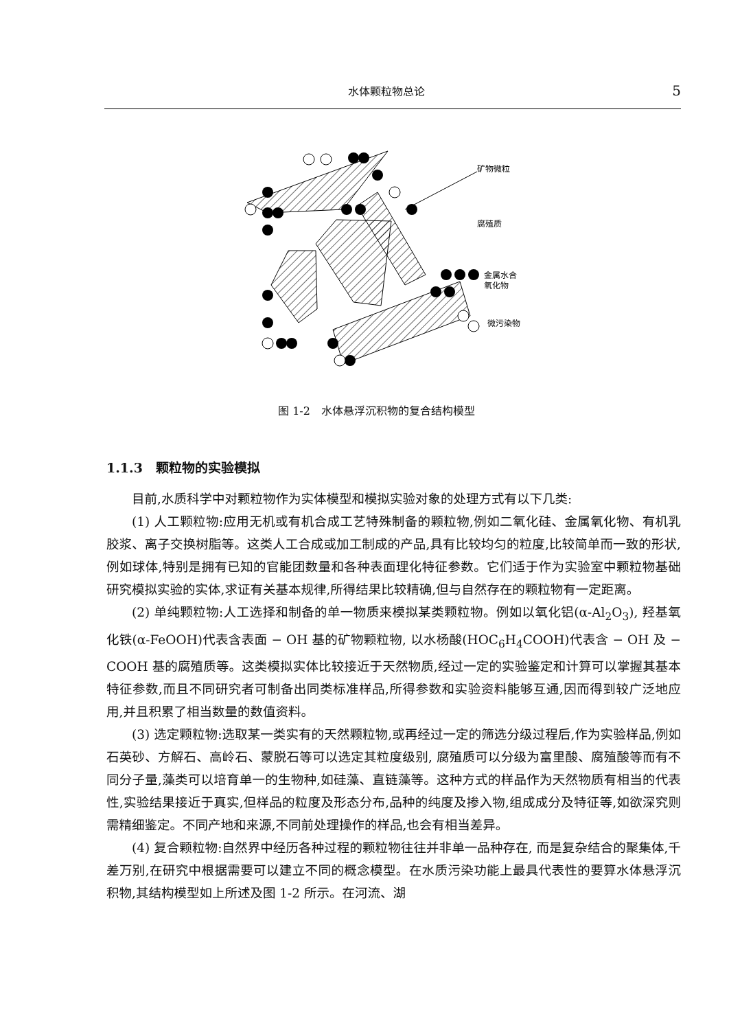水体颗粒物总论 5
矿物微粒
腐殖质
金属水合
氧化物
微污染物
图 1-2　水体悬浮沉积物的复合结构模型
1.1.3　颗粒物的实验模拟
目前,水质科学中对颗粒物作为实体模型和模拟实验对象的处理方式有以下几类:
(1) 人工颗粒物:应用无机或有机合成工艺特殊制备的颗粒物,例如二氧化硅、金属氧化物、有机乳胶浆、离子交换树脂等。这类人工合成或加工制成的产品,具有比较均匀的粒度,比较简单而一致的形状,例如球体,特别是拥有已知的官能团数量和各种表面理化特征参数。它们适于作为实验室中颗粒物基础研究模拟实验的实体,求证有关基本规律,所得结果比较精确,但与自然存在的颗粒物有一定距离。
(2) 单纯颗粒物:人工选择和制备的单一物质来模拟某类颗粒物。例如以氧化铝(α-Al<sub>2</sub>O<sub>3</sub>), 羟基氧化铁(α-FeOOH)代表含表面 − OH 基的矿物颗粒物, 以水杨酸(HOC<sub>6</sub>H<sub>4</sub>COOH)代表含 − OH 及 − COOH 基的腐殖质等。这类模拟实体比较接近于天然物质,经过一定的实验鉴定和计算可以掌握其基本特征参数,而且不同研究者可制备出同类标准样品,所得参数和实验资料能够互通,因而得到较广泛地应用,并且积累了相当数量的数值资料。
(3) 选定颗粒物:选取某一类实有的天然颗粒物,或再经过一定的筛选分级过程后,作为实验样品,例如石英砂、方解石、高岭石、蒙脱石等可以选定其粒度级别, 腐殖质可以分级为富里酸、腐殖酸等而有不同分子量,藻类可以培育单一的生物种,如硅藻、直链藻等。这种方式的样品作为天然物质有相当的代表性,实验结果接近于真实,但样品的粒度及形态分布,品种的纯度及掺入物,组成成分及特征等,如欲深究则需精细鉴定。不同产地和来源,不同前处理操作的样品,也会有相当差异。
(4) 复合颗粒物:自然界中经历各种过程的颗粒物往往并非单一品种存在, 而是复杂结合的聚集体,千差万别,在研究中根据需要可以建立不同的概念模型。在水质污染功能上最具代表性的要算水体悬浮沉积物,其结构模型如上所述及图 1-2 所示。在河流、湖